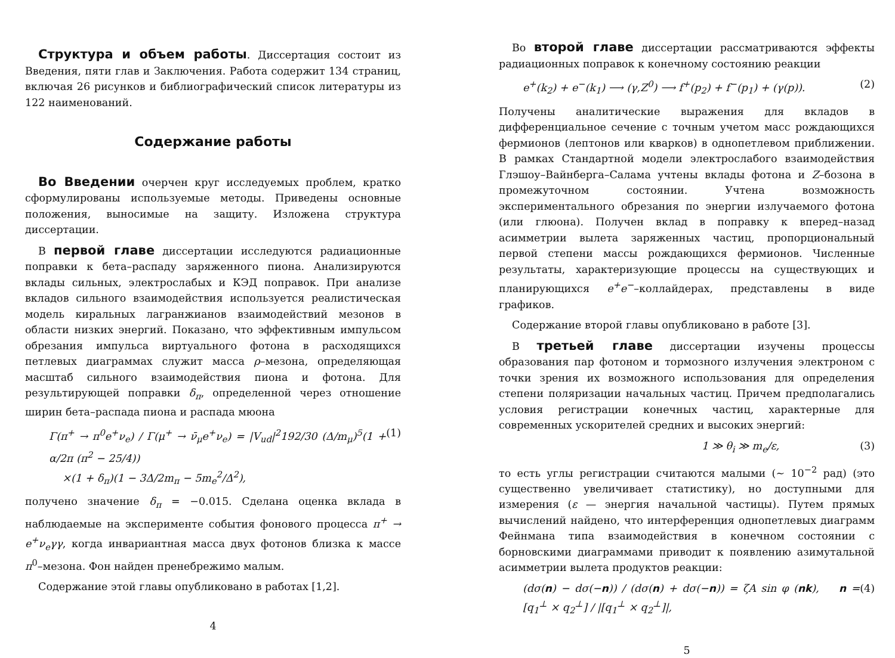Структура и объем работы. Диссертация состоит из Введения, пяти глав и Заключения. Работа содержит 134 страниц, включая 26 рисунков и библиографический список литературы из 122 наименований.
Содержание работы
Во Введении очерчен круг исследуемых проблем, кратко сформулированы используемые методы. Приведены основные положения, выносимые на защиту. Изложена структура диссертации.
В первой главе диссертации исследуются радиационные поправки к бета–распаду заряженного пиона. Анализируются вклады сильных, электрослабых и КЭД поправок. При анализе вкладов сильного взаимодействия используется реалистическая модель киральных лагранжианов взаимодействий мезонов в области низких энергий. Показано, что эффективным импульсом обрезания импульса виртуального фотона в расходящихся петлевых диаграммах служит масса ρ–мезона, определяющая масштаб сильного взаимодействия пиона и фотона. Для результирующей поправки δ<sub>π</sub>, определенной через отношение ширин бета–распада пиона и распада мюона
Γ(π<sup>+</sup> → π<sup>0</sup>e<sup>+</sup>ν<sub>e</sub>) / Γ(μ<sup>+</sup> → ν̄<sub>μ</sub>e<sup>+</sup>ν<sub>e</sub>) = |V<sub>ud</sub>|<sup>2</sup>192/30 (Δ/m<sub>μ</sub>)<sup>5</sup>(1 + α/2π (π<sup>2</sup> − 25/4))
×(1 + δ<sub>π</sub>)(1 − 3Δ/2m<sub>π</sub> − 5m<sub>e</sub><sup>2</sup>/Δ<sup>2</sup>), (1)
получено значение δ<sub>π</sub> = −0.015. Сделана оценка вклада в наблюдаемые на эксперименте события фонового процесса π<sup>+</sup> → e<sup>+</sup>ν<sub>e</sub>γγ, когда инвариантная масса двух фотонов близка к массе π<sup>0</sup>–мезона. Фон найден пренебрежимо малым.
Содержание этой главы опубликовано в работах [1,2].
4
Во второй главе диссертации рассматриваются эффекты радиационных поправок к конечному состоянию реакции
e<sup>+</sup>(k<sub>2</sub>) + e<sup>−</sup>(k<sub>1</sub>) ⟶ (γ,Z<sup>0</sup>) ⟶ f<sup>+</sup>(p<sub>2</sub>) + f<sup>−</sup>(p<sub>1</sub>) + (γ(p)). (2)
Получены аналитические выражения для вкладов в дифференциальное сечение с точным учетом масс рождающихся фермионов (лептонов или кварков) в однопетлевом приближении. В рамках Стандартной модели электрослабого взаимодействия Глэшоу–Вайнберга–Салама учтены вклады фотона и Z–бозона в промежуточном состоянии. Учтена возможность экспериментального обрезания по энергии излучаемого фотона (или глюона). Получен вклад в поправку к вперед–назад асимметрии вылета заряженных частиц, пропорциональный первой степени массы рождающихся фермионов. Численные результаты, характеризующие процессы на существующих и планирующихся e<sup>+</sup>e<sup>−</sup>–коллайдерах, представлены в виде графиков.
Содержание второй главы опубликовано в работе [3].
В третьей главе диссертации изучены процессы образования пар фотоном и тормозного излучения электроном с точки зрения их возможного использования для определения степени поляризации начальных частиц. Причем предполагались условия регистрации конечных частиц, характерные для современных ускорителей средних и высоких энергий:
1 ≫ θ<sub>i</sub> ≫ m<sub>e</sub>/ε, (3)
то есть углы регистрации считаются малыми (∼ 10<sup>−2</sup> рад) (это существенно увеличивает статистику), но доступными для измерения (ε — энергия начальной частицы). Путем прямых вычислений найдено, что интерференция однопетлевых диаграмм Фейнмана типа взаимодействия в конечном состоянии с борновскими диаграммами приводит к появлению азимутальной асимметрии вылета продуктов реакции:
(dσ(n) − dσ(−n)) / (dσ(n) + dσ(−n)) = ζA sin φ (nk), n = [q<sub>1</sub><sup>⊥</sup> × q<sub>2</sub><sup>⊥</sup>] / |[q<sub>1</sub><sup>⊥</sup> × q<sub>2</sub><sup>⊥</sup>]|, (4)
5